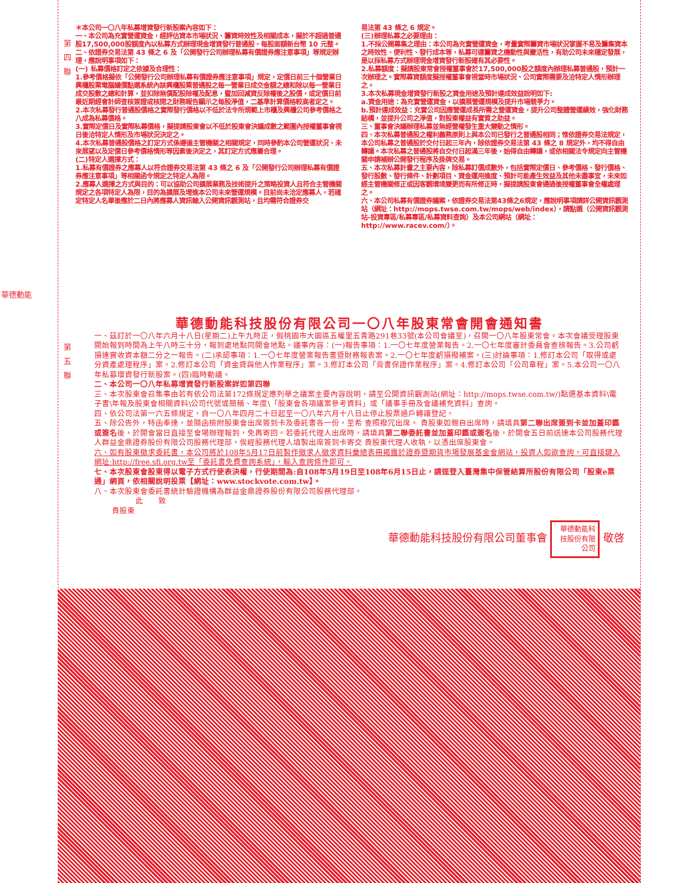第 四 聯
華德動能
＊本公司一〇八年私募增資發行新股案內容如下：
一、本公司為充實營運資金，經評估資本市場狀況、籌資時效性及相關成本，擬於不超過普通股17,500,000股額度內以私募方式辦理現金增資發行普通股，每股面額新台幣 10 元整。
二、依證券交易法第 43 條之 6 及「公開發行公司辦理私募有價證券應注意事項」等規定辦理，應說明事項如下：
(一) 私募價格訂定之依據及合理性：
1.參考價格擬依「公開發行公司辦理私募有價證券應注意事項」規定，定價日前三十個營業日興櫃股票電腦議價點選系統內該興櫃股票普通股之每一營業日成交金額之總和除以每一營業日成交股數之總和計算，並扣除無償配股除權及配息，暨加回減資反除權後之股價，或定價日前最近期經會計師查核簽證或核閱之財務報告顯示之每股淨值，二基準計算價格較高者定之。
2.本次私募發行普通股價格之實際發行價格以不低於法令所規範上市櫃及興櫃公司參考價格之八成為私募價格。
3.實際定價日及實際私募價格，擬提請股東會以不低於股東會決議成數之範圍內授權董事會視日後洽特定人情形及市場狀況決定之。
4.本次私募普通股價格之訂定方式係遵循主管機關之相關規定，同時參酌本公司營運狀況、未來展望以及定價日參考價格情形等因素後決定之，其訂定方式應屬合理。
(二)特定人選擇方式：
1.私募有價證券之應募人以符合證券交易法第 43 條之 6 及「公開發行公司辦理私募有價證券應注意事項」等相關函令規定之特定人為限。
2.應募人選擇之方式與目的：可以協助公司擴展業務及技術提升之策略投資人且符合主管機關規定之各項特定人為限，目的為擴展及增進本公司未來營運規模。目前尚未洽定應募人，若確定特定人名單後應於二日內將應募人資訊輸入公開資訊觀測站，且均需符合證券交
易法第 43 條之 6 規定。
(三)辦理私募之必要理由：
1.不採公開募集之理由：本公司為充實營運資金，考量實際籌資市場狀況掌握不易及籌集資本之時效性、便利性、發行成本等，私募可達籌資之機動性與靈活性，有助公司未來穩定發展，是以採私募方式辦理現金增資發行新股確有其必要性。
2.私募額度：擬請股東常會授權董事會於17,500,000股之額度內辦理私募普通股，預計一次辦理之。實際募資額度擬授權董事會視當時市場狀況、公司實際需要及洽特定人情形辦理之。
3.本次私募現金增資發行新股之資金用途及預計達成效益說明如下:
a.資金用途：為充實營運資金，以擴展營運規模及提升市場競爭力。
b.預計達成效益：充實公司因應營運成長所需之營運資金，提升公司整體營運績效，強化財務結構，並提升公司之淨值，對股東權益有實質之助益。
三、董事會決議辦理私募並無經營權發生重大變動之情形。
四、本次私募普通股之權利義務原則上與本公司已發行之普通股相同；惟依證券交易法規定，本公司私募之普通股於交付日起三年內，除依證券交易法第 43 條之 8 規定外，均不得自由轉讓。本次私募之普通股將自交付日起滿三年後，始得自由轉讓，或依相關法令規定向主管機關申請補辦公開發行程序及掛牌交易。
五、本次私募計畫之主要內容，除私募訂價成數外，包括實際定價日、參考價格、發行價格、 發行股數、發行條件、計劃項目、資金運用進度、預計可能產生效益及其他未盡事宜，未來如經主管機關修正或因客觀環境變更而有所修正時，擬提請股東會通過後授權董事會全權處理之。
六、本公司私募有價證券議案，依證券交易法第43條之6規定，應說明事項請詳公開資訊觀測站（網址：http://mops.twse.com.tw/mops/web/index），請點選（公開資訊觀測站-投資專區/私募專區/私募資料查詢）及本公司網站（網址：http://www.racev.com/）。
第 五 聯
華德動能科技股份有限公司一〇八年股東常會開會通知書
一、茲訂於一〇八年六月十八日(星期二)上午九時正，假桃園市大園區五權里五青路291巷33號(本公司會議室)，召開一〇八年股東常會。本次會議受理股東開始報到時間為上午八時三十分，報到處地點同開會地點。議事內容：(一)報告事項：1.一〇七年度營業報告。2.一〇七年度審計委員會查核報告。3.公司虧損達實收資本額二分之一報告。(二)承認事項：1.一〇七年度營業報告書暨財務報表案。2.一〇七年度虧損撥補案。(三)討論事項：1.修訂本公司「取得或處分資產處理程序」案。2.修訂本公司「資金貸與他人作業程序」案。3.修訂本公司「背書保證作業程序」案。4.修訂本公司「公司章程」案。5.本公司一〇八年私募增資發行新股案。(四)臨時動議。
二、本公司一〇八年私募增資發行新股案詳如第四聯
三、本次股東會召集事由若有依公司法第172條規定應列舉之議案主要內容說明，請至公開資訊觀測站(網址：http://mops.twse.com.tw/)點選基本資料\電子書\年報及股東會相關資料\公司代號或簡稱、年度\「股東會各項議案參考資料」或「議事手冊及會議補充資料」查詢。
四、依公司法第一六五條規定，自一〇八年四月二十日起至一〇八年六月十八日止停止股票過戶轉讓登記。
五、除公告外，特函奉達，並隨函檢附股東會出席簽到卡及委託書各一份，至希 查照撥冗出席。 貴股東如親自出席時，請填具第二聯出席簽到卡並加蓋印鑑或簽名後，於開會當日直接至會場辦理報到，免再寄回。若委託代理人出席時，請填具第二聯委託書並加蓋印鑑或簽名後，於開會五日前送達本公司股務代理人群益金鼎證券股份有限公司股務代理部，俟經股務代理人填製出席簽到卡寄交 貴股東代理人收執，以憑出席股東會。
六、如有股東徵求委託書，本公司將於108年5月17日前製作徵求人徵求資料彙總表冊揭露於證券暨期貨市場發展基金會網站，投資人如欲查詢，可直接鍵入網址:http://free.sfi.org.tw至「委託書免費查詢系統」，輸入查詢條件即可。
七、本次股東會股東得以電子方式行使表決權，行使期間為:自108年5月19日至108年6月15日止，請逕登入臺灣集中保管結算所股份有限公司「股東e票通」網頁，依相關說明投票【網址：www.stockvote.com.tw】。
八、本次股東會委託書統計驗證機構為群益金鼎證券股份有限公司股務代理部。
此　　致
貴股東
華德動能科技股份有限公司董事會 華德動能科技股份有限公司 敬啓